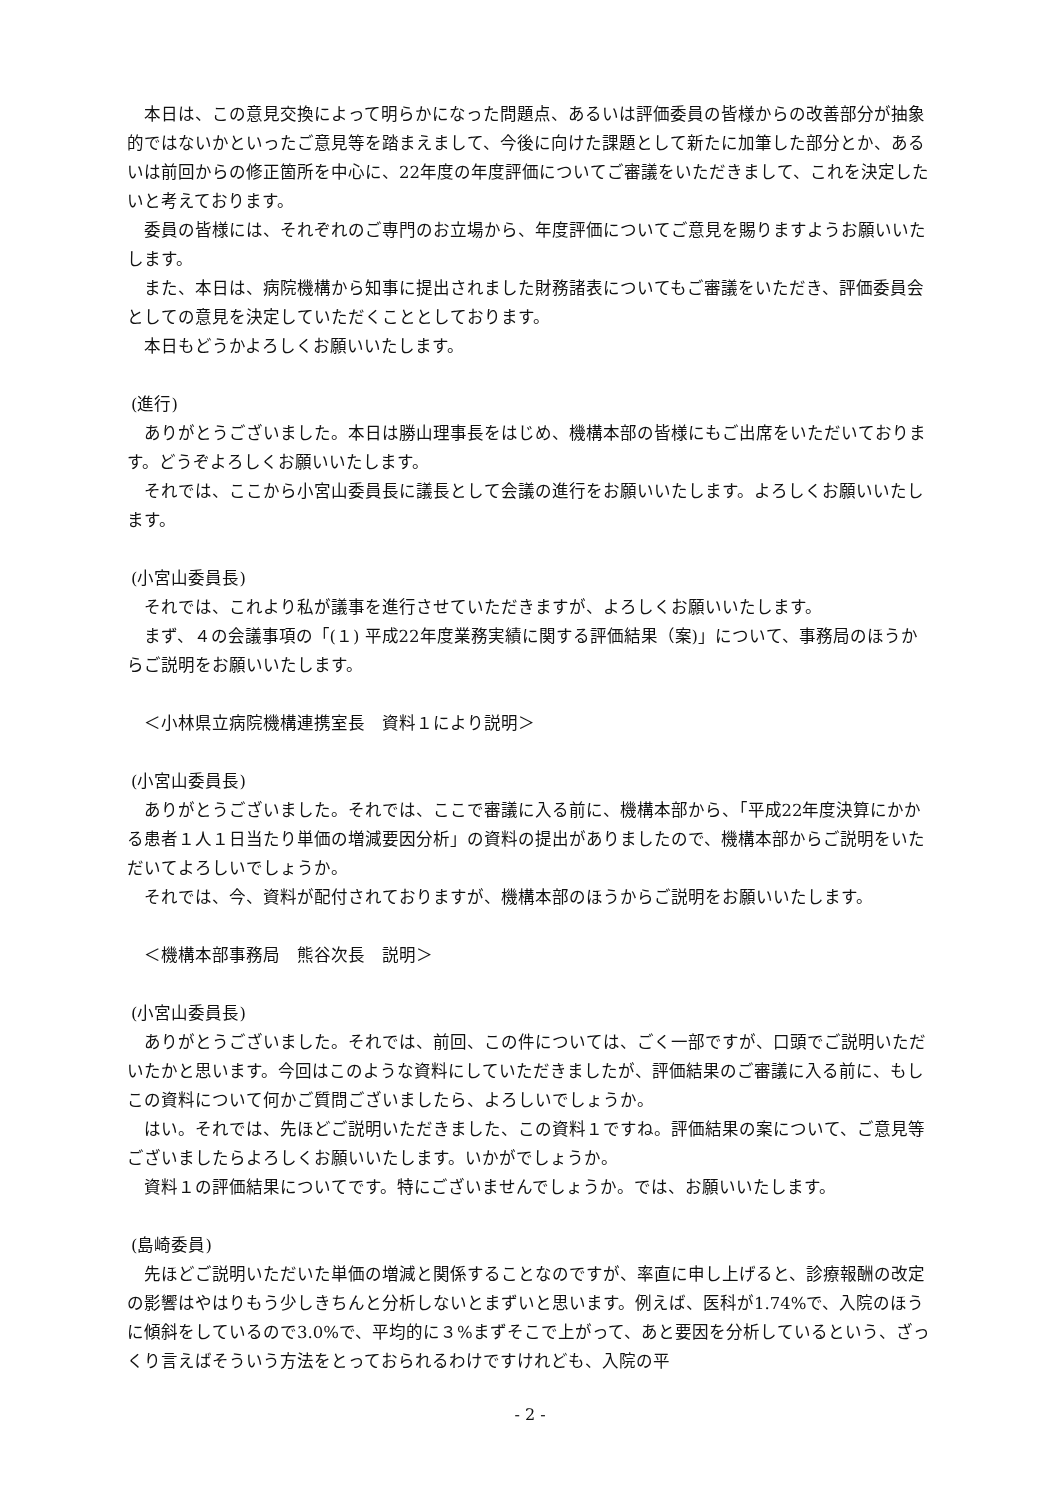本日は、この意見交換によって明らかになった問題点、あるいは評価委員の皆様からの改善部分が抽象的ではないかといったご意見等を踏まえまして、今後に向けた課題として新たに加筆した部分とか、あるいは前回からの修正箇所を中心に、22年度の年度評価についてご審議をいただきまして、これを決定したいと考えております。
委員の皆様には、それぞれのご専門のお立場から、年度評価についてご意見を賜りますようお願いいたします。
また、本日は、病院機構から知事に提出されました財務諸表についてもご審議をいただき、評価委員会としての意見を決定していただくこととしております。
本日もどうかよろしくお願いいたします。
(進行)
ありがとうございました。本日は勝山理事長をはじめ、機構本部の皆様にもご出席をいただいております。どうぞよろしくお願いいたします。
それでは、ここから小宮山委員長に議長として会議の進行をお願いいたします。よろしくお願いいたします。
(小宮山委員長)
それでは、これより私が議事を進行させていただきますが、よろしくお願いいたします。
まず、４の会議事項の「(１) 平成22年度業務実績に関する評価結果（案)」について、事務局のほうからご説明をお願いいたします。
＜小林県立病院機構連携室長　資料１により説明＞
(小宮山委員長)
ありがとうございました。それでは、ここで審議に入る前に、機構本部から、「平成22年度決算にかかる患者１人１日当たり単価の増減要因分析」の資料の提出がありましたので、機構本部からご説明をいただいてよろしいでしょうか。
それでは、今、資料が配付されておりますが、機構本部のほうからご説明をお願いいたします。
＜機構本部事務局　熊谷次長　説明＞
(小宮山委員長)
ありがとうございました。それでは、前回、この件については、ごく一部ですが、口頭でご説明いただいたかと思います。今回はこのような資料にしていただきましたが、評価結果のご審議に入る前に、もしこの資料について何かご質問ございましたら、よろしいでしょうか。
はい。それでは、先ほどご説明いただきました、この資料１ですね。評価結果の案について、ご意見等ございましたらよろしくお願いいたします。いかがでしょうか。
資料１の評価結果についてです。特にございませんでしょうか。では、お願いいたします。
(島崎委員)
先ほどご説明いただいた単価の増減と関係することなのですが、率直に申し上げると、診療報酬の改定の影響はやはりもう少しきちんと分析しないとまずいと思います。例えば、医科が1.74%で、入院のほうに傾斜をしているので3.0%で、平均的に３%まずそこで上がって、あと要因を分析しているという、ざっくり言えばそういう方法をとっておられるわけですけれども、入院の平
- 2 -